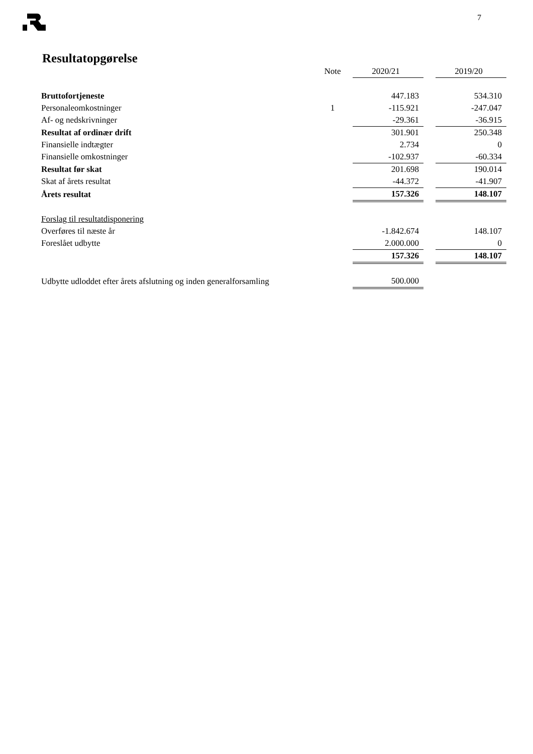7
Resultatopgørelse
| | Note | 2020/21 | | 2019/20 |
| --- | --- | --- | --- | --- |
| Bruttofortjeneste | | 447.183 | | 534.310 |
| Personaleomkostninger | 1 | -115.921 | | -247.047 |
| Af- og nedskrivninger | | -29.361 | | -36.915 |
| Resultat af ordinær drift | | 301.901 | | 250.348 |
| Finansielle indtægter | | 2.734 | | 0 |
| Finansielle omkostninger | | -102.937 | | -60.334 |
| Resultat før skat | | 201.698 | | 190.014 |
| Skat af årets resultat | | -44.372 | | -41.907 |
| Årets resultat | | 157.326 | | 148.107 |
| Forslag til resultatdisponering | | | | |
| Overføres til næste år | | -1.842.674 | | 148.107 |
| Foreslået udbytte | | 2.000.000 | | 0 |
| | | 157.326 | | 148.107 |
| Udbytte udloddet efter årets afslutning og inden generalforsamling | | 500.000 | | |